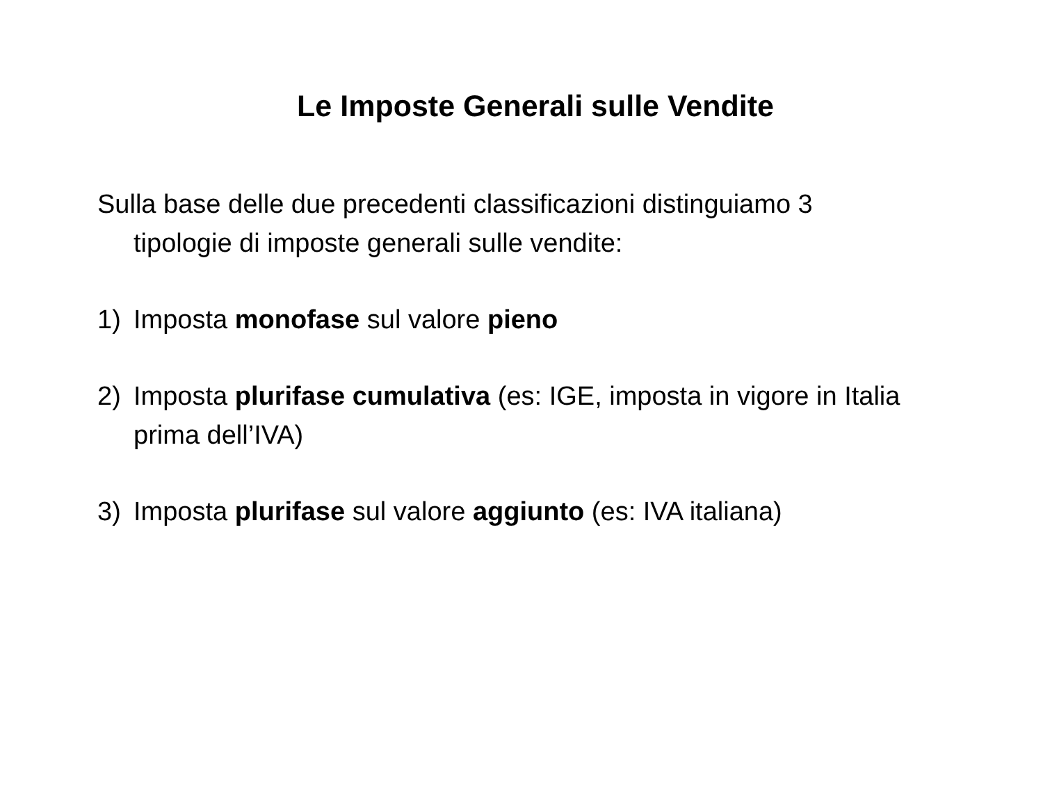Le Imposte Generali sulle Vendite
Sulla base delle due precedenti classificazioni distinguiamo 3 tipologie di imposte generali sulle vendite:
1) Imposta monofase sul valore pieno
2) Imposta plurifase cumulativa (es: IGE, imposta in vigore in Italia prima dell’IVA)
3) Imposta plurifase sul valore aggiunto (es: IVA italiana)